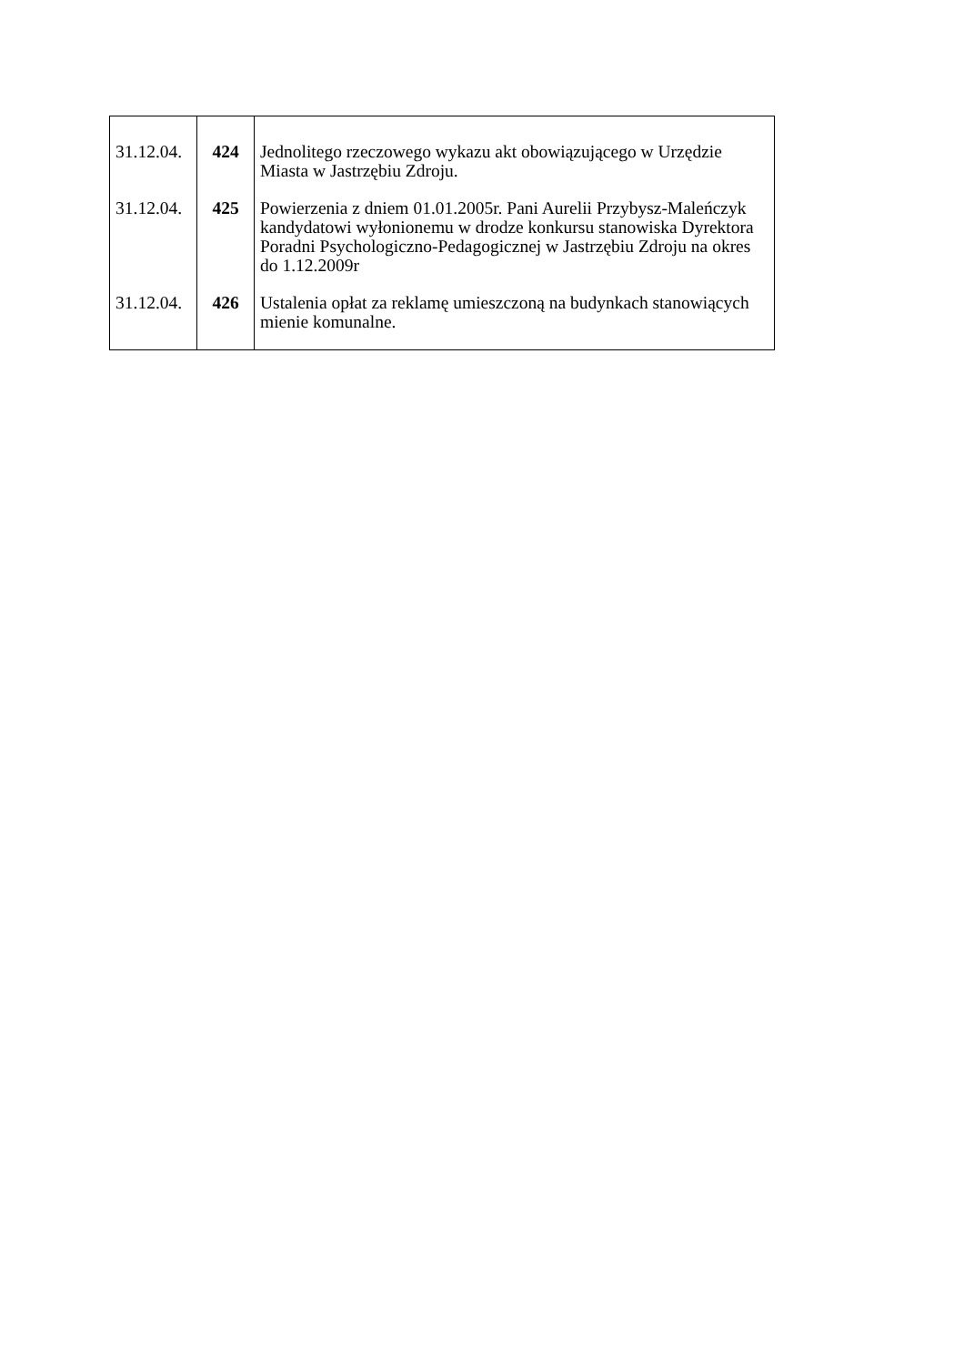| 31.12.04. | 424 | Jednolitego rzeczowego wykazu akt obowiązującego w Urzędzie Miasta w Jastrzębiu Zdroju. |
| 31.12.04. | 425 | Powierzenia z dniem 01.01.2005r. Pani Aurelii Przybysz-Maleńczyk kandydatowi wyłonionemu w drodze konkursu stanowiska Dyrektora Poradni Psychologiczno-Pedagogicznej w Jastrzębiu Zdroju na okres do 1.12.2009r |
| 31.12.04. | 426 | Ustalenia opłat za reklamę umieszczoną na budynkach stanowiących mienie komunalne. |